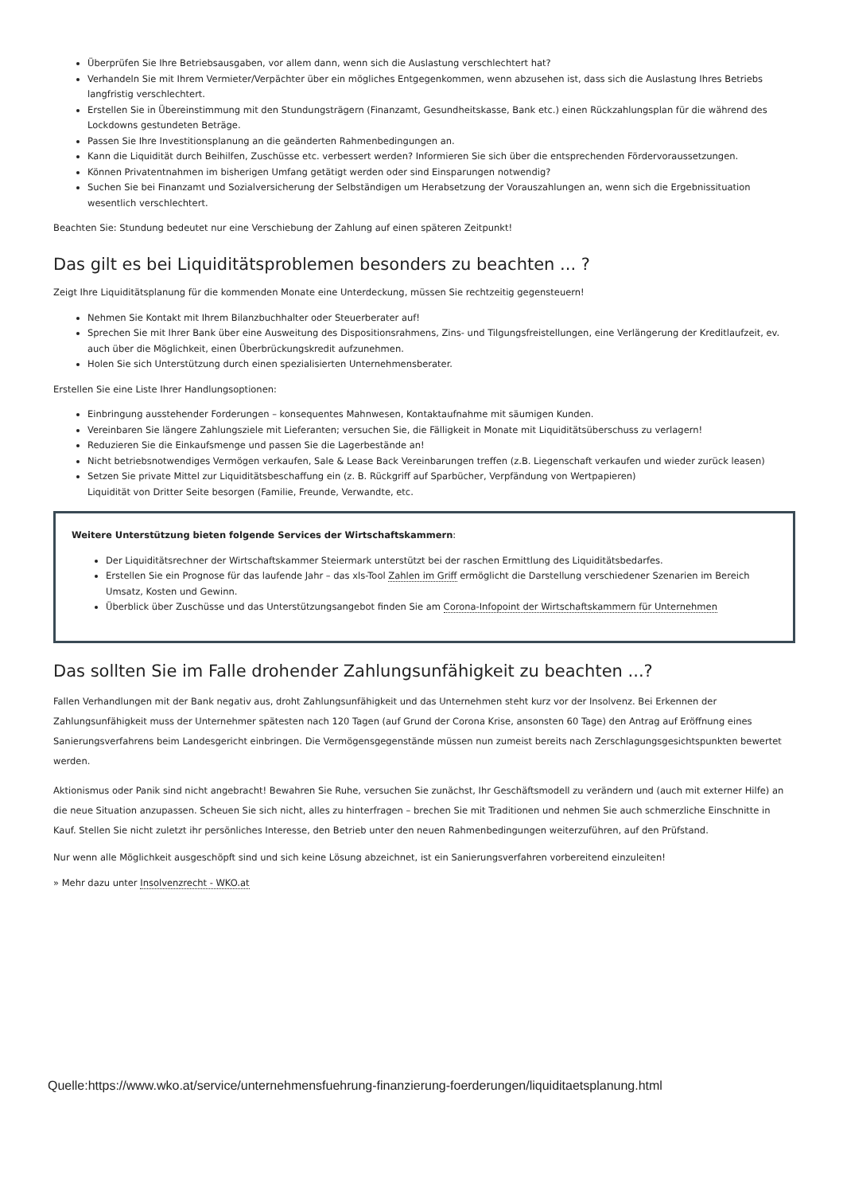Überprüfen Sie Ihre Betriebsausgaben, vor allem dann, wenn sich die Auslastung verschlechtert hat?
Verhandeln Sie mit Ihrem Vermieter/Verpächter über ein mögliches Entgegenkommen, wenn abzusehen ist, dass sich die Auslastung Ihres Betriebs langfristig verschlechtert.
Erstellen Sie in Übereinstimmung mit den Stundungsträgern (Finanzamt, Gesundheitskasse, Bank etc.) einen Rückzahlungsplan für die während des Lockdowns gestundeten Beträge.
Passen Sie Ihre Investitionsplanung an die geänderten Rahmenbedingungen an.
Kann die Liquidität durch Beihilfen, Zuschüsse etc. verbessert werden? Informieren Sie sich über die entsprechenden Fördervoraussetzungen.
Können Privatentnahmen im bisherigen Umfang getätigt werden oder sind Einsparungen notwendig?
Suchen Sie bei Finanzamt und Sozialversicherung der Selbständigen um Herabsetzung der Vorauszahlungen an, wenn sich die Ergebnissituation wesentlich verschlechtert.
Beachten Sie: Stundung bedeutet nur eine Verschiebung der Zahlung auf einen späteren Zeitpunkt!
Das gilt es bei Liquiditätsproblemen besonders zu beachten ... ?
Zeigt Ihre Liquiditätsplanung für die kommenden Monate eine Unterdeckung, müssen Sie rechtzeitig gegensteuern!
Nehmen Sie Kontakt mit Ihrem Bilanzbuchhalter oder Steuerberater auf!
Sprechen Sie mit Ihrer Bank über eine Ausweitung des Dispositionsrahmens, Zins- und Tilgungsfreistellungen, eine Verlängerung der Kreditlaufzeit, ev. auch über die Möglichkeit, einen Überbrückungskredit aufzunehmen.
Holen Sie sich Unterstützung durch einen spezialisierten Unternehmensberater.
Erstellen Sie eine Liste Ihrer Handlungsoptionen:
Einbringung ausstehender Forderungen – konsequentes Mahnwesen, Kontaktaufnahme mit säumigen Kunden.
Vereinbaren Sie längere Zahlungsziele mit Lieferanten; versuchen Sie, die Fälligkeit in Monate mit Liquiditätsüberschuss zu verlagern!
Reduzieren Sie die Einkaufsmenge und passen Sie die Lagerbestände an!
Nicht betriebsnotwendiges Vermögen verkaufen, Sale & Lease Back Vereinbarungen treffen (z.B. Liegenschaft verkaufen und wieder zurück leasen)
Setzen Sie private Mittel zur Liquiditätsbeschaffung ein (z. B. Rückgriff auf Sparbücher, Verpfändung von Wertpapieren)
Liquidität von Dritter Seite besorgen (Familie, Freunde, Verwandte, etc.
Weitere Unterstützung bieten folgende Services der Wirtschaftskammern:
Der Liquiditätsrechner der Wirtschaftskammer Steiermark unterstützt bei der raschen Ermittlung des Liquiditätsbedarfes.
Erstellen Sie ein Prognose für das laufende Jahr – das xls-Tool Zahlen im Griff ermöglicht die Darstellung verschiedener Szenarien im Bereich Umsatz, Kosten und Gewinn.
Überblick über Zuschüsse und das Unterstützungsangebot finden Sie am Corona-Infopoint der Wirtschaftskammern für Unternehmen
Das sollten Sie im Falle drohender Zahlungsunfähigkeit zu beachten ...?
Fallen Verhandlungen mit der Bank negativ aus, droht Zahlungsunfähigkeit und das Unternehmen steht kurz vor der Insolvenz. Bei Erkennen der Zahlungsunfähigkeit muss der Unternehmer spätesten nach 120 Tagen (auf Grund der Corona Krise, ansonsten 60 Tage) den Antrag auf Eröffnung eines Sanierungsverfahrens beim Landesgericht einbringen. Die Vermögensgegenstände müssen nun zumeist bereits nach Zerschlagungsgesichtspunkten bewertet werden.
Aktionismus oder Panik sind nicht angebracht! Bewahren Sie Ruhe, versuchen Sie zunächst, Ihr Geschäftsmodell zu verändern und (auch mit externer Hilfe) an die neue Situation anzupassen. Scheuen Sie sich nicht, alles zu hinterfragen – brechen Sie mit Traditionen und nehmen Sie auch schmerzliche Einschnitte in Kauf. Stellen Sie nicht zuletzt ihr persönliches Interesse, den Betrieb unter den neuen Rahmenbedingungen weiterzuführen, auf den Prüfstand.
Nur wenn alle Möglichkeit ausgeschöpft sind und sich keine Lösung abzeichnet, ist ein Sanierungsverfahren vorbereitend einzuleiten!
» Mehr dazu unter Insolvenzrecht - WKO.at
Quelle:https://www.wko.at/service/unternehmensfuehrung-finanzierung-foerderungen/liquiditaetsplanung.html